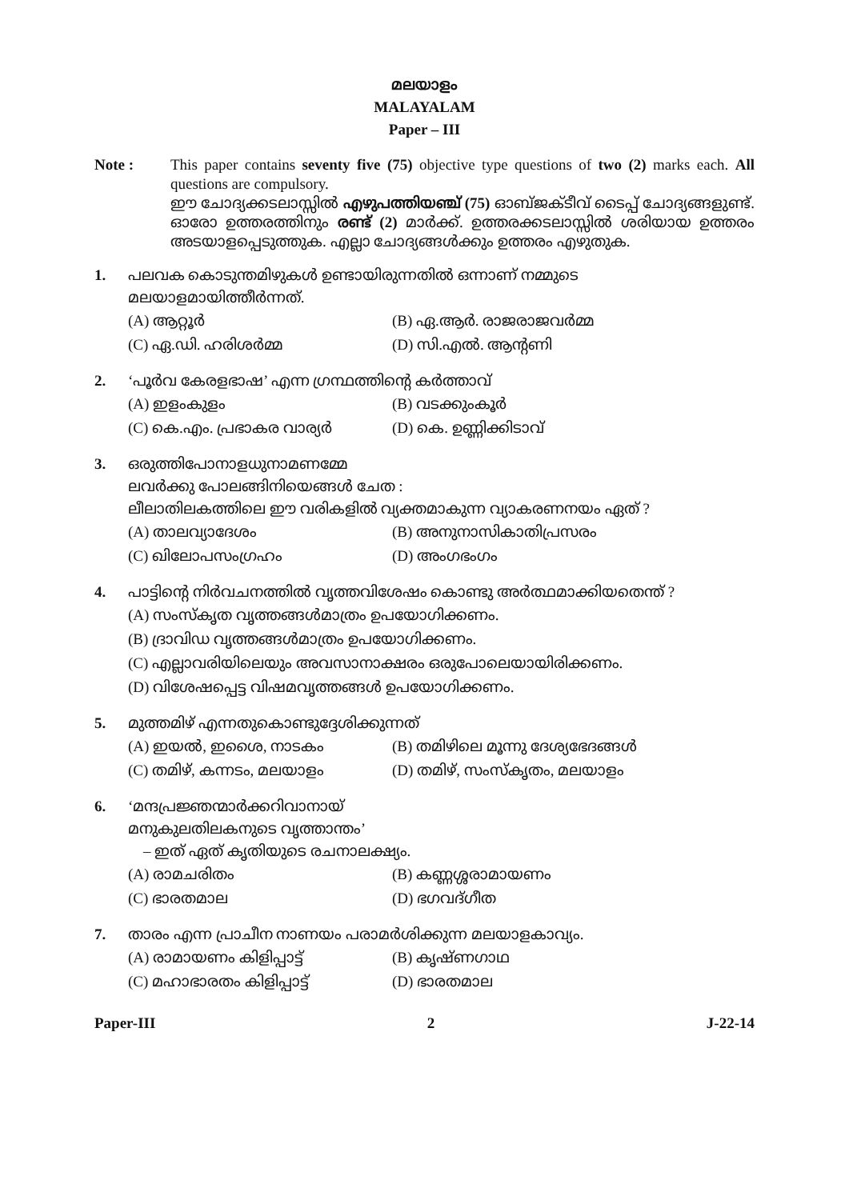മലയാളം
MALAYALAM
Paper – III
Note : This paper contains seventy five (75) objective type questions of two (2) marks each. All questions are compulsory.
ഈ ചോദ്യക്കടലാസ്സിൽ എഴുപത്തിയഞ്ച് (75) ഓബ്ജക്ടീവ് ടൈപ്പ് ചോദ്യങ്ങളുണ്ട്. ഓരോ ഉത്തരത്തിനും രണ്ട് (2) മാർക്ക്. ഉത്തരക്കടലാസ്സിൽ ശരിയായ ഉത്തരം അടയാളപ്പെടുത്തുക. എല്ലാ ചോദ്യങ്ങൾക്കും ഉത്തരം എഴുതുക.
1. പലവക കൊടുന്തമിഴുകൾ ഉണ്ടായിരുന്നതിൽ ഒന്നാണ് നമ്മുടെ മലയാളമായിത്തീർന്നത്.
(A) ആറ്റൂർ
(B) ഏ.ആർ. രാജരാജവർമ്മ
(C) ഏ.ഡി. ഹരിശർമ്മ
(D) സി.എൽ. ആന്റണി
2. ‘പൂർവ കേരളഭാഷ’ എന്ന ഗ്രന്ഥത്തിന്റെ കർത്താവ്
(A) ഇളംകുളം
(B) വടക്കുംകൂർ
(C) കെ.എം. പ്രഭാകര വാര്യർ
(D) കെ. ഉണ്ണിക്കിടാവ്
3. ഒരുത്തിപോനാളധുനാമണമ്മേ
ലവർക്കു പോലങ്ങിനിയെങ്ങൾ ചേത :
ലീലാതിലകത്തിലെ ഈ വരികളിൽ വ്യക്തമാകുന്ന വ്യാകരണനയം ഏത് ?
(A) താലവ്യാദേശം
(B) അനുനാസികാതിപ്രസരം
(C) ഖിലോപസംഗ്രഹം
(D) അംഗഭംഗം
4. പാട്ടിന്റെ നിർവചനത്തിൽ വൃത്തവിശേഷം കൊണ്ടു അർത്ഥമാക്കിയതെന്ത് ?
(A) സംസ്കൃത വൃത്തങ്ങൾമാത്രം ഉപയോഗിക്കണം.
(B) ദ്രാവിഡ വൃത്തങ്ങൾമാത്രം ഉപയോഗിക്കണം.
(C) എല്ലാവരിയിലെയും അവസാനാക്ഷരം ഒരുപോലെയായിരിക്കണം.
(D) വിശേഷപ്പെട്ട വിഷമവൃത്തങ്ങൾ ഉപയോഗിക്കണം.
5. മുത്തമിഴ് എന്നതുകൊണ്ടുദ്ദേശിക്കുന്നത്
(A) ഇയൽ, ഇശൈ, നാടകം
(B) തമിഴിലെ മൂന്നു ദേശ്യഭേദങ്ങൾ
(C) തമിഴ്, കന്നടം, മലയാളം
(D) തമിഴ്, സംസ്കൃതം, മലയാളം
6. ‘മന്ദപ്രജ്ഞന്മാർക്കറിവാനായ്
മനുകുലതിലകനുടെ വൃത്താന്തം’
– ഇത് ഏത് കൃതിയുടെ രചനാലക്ഷ്യം.
(A) രാമചരിതം
(B) കണ്ണശ്ശരാമായണം
(C) ഭാരതമാല
(D) ഭഗവദ്ഗീത
7. താരം എന്ന പ്രാചീന നാണയം പരാമർശിക്കുന്ന മലയാളകാവ്യം.
(A) രാമായണം കിളിപ്പാട്ട്
(B) കൃഷ്ണഗാഥ
(C) മഹാഭാരതം കിളിപ്പാട്ട്
(D) ഭാരതമാല
Paper-III 2 J-22-14